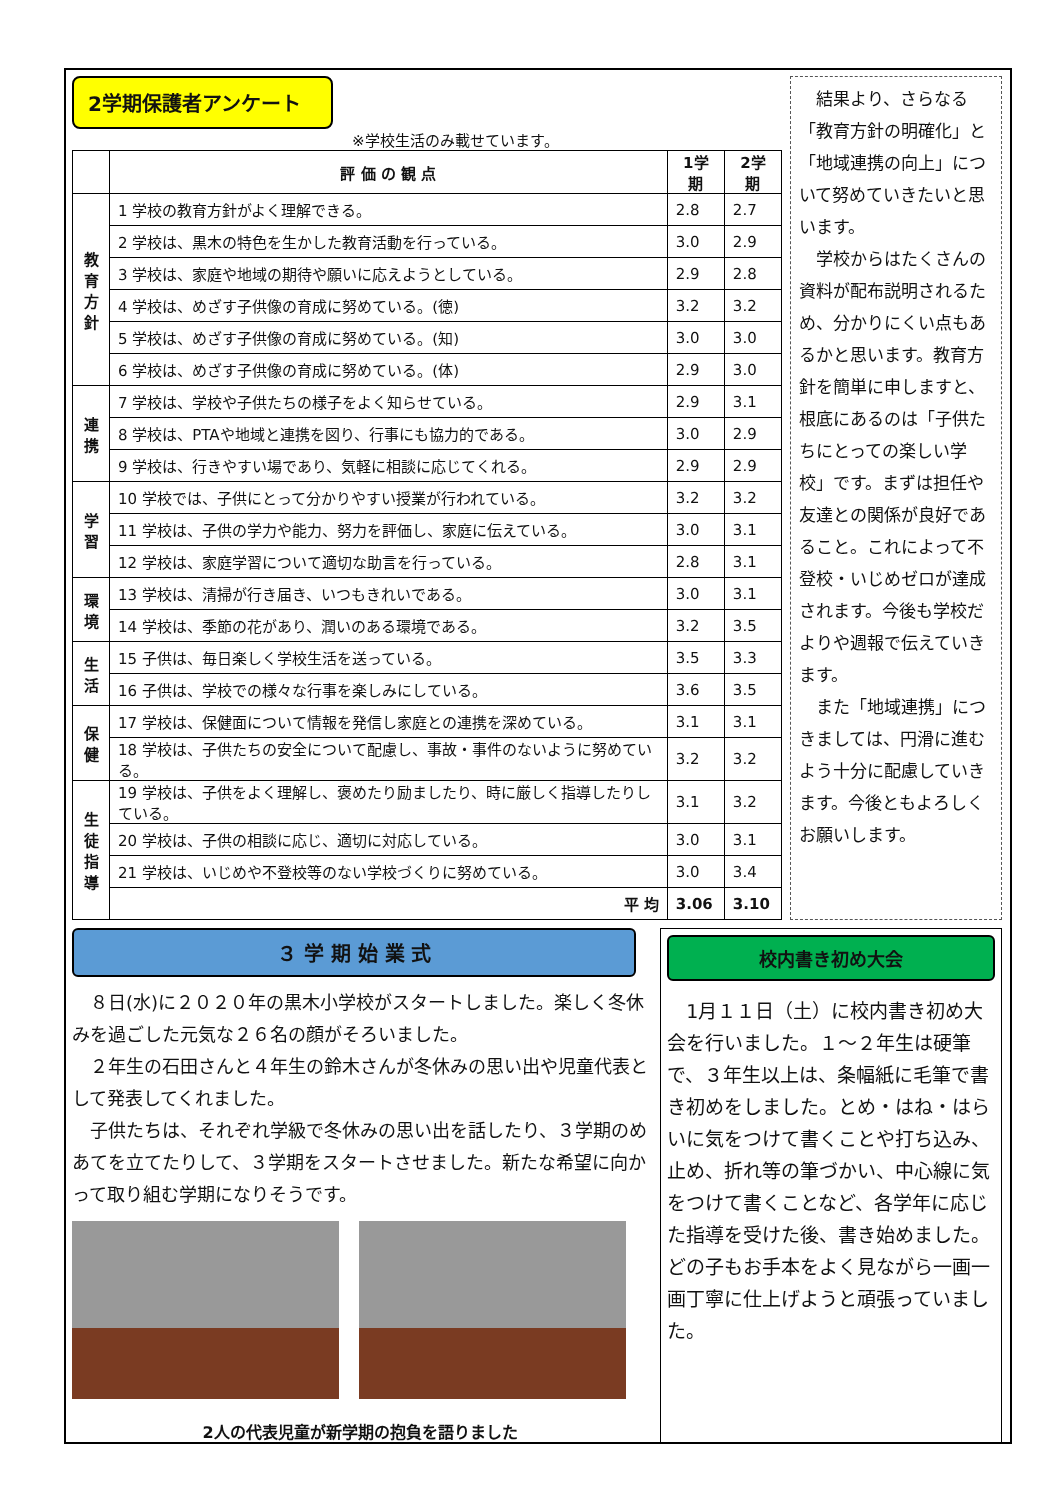2学期保護者アンケート
※学校生活のみ載せています。
| | 評 価 の 観 点 | 1学期 | 2学期 |
| --- | --- | --- | --- |
| 教 育 方 針 | 1 学校の教育方針がよく理解できる。 | 2.8 | 2.7 |
| | 2 学校は、黒木の特色を生かした教育活動を行っている。 | 3.0 | 2.9 |
| | 3 学校は、家庭や地域の期待や願いに応えようとしている。 | 2.9 | 2.8 |
| | 4 学校は、めざす子供像の育成に努めている。(徳) | 3.2 | 3.2 |
| | 5 学校は、めざす子供像の育成に努めている。(知) | 3.0 | 3.0 |
| | 6 学校は、めざす子供像の育成に努めている。(体) | 2.9 | 3.0 |
| 連 携 | 7 学校は、学校や子供たちの様子をよく知らせている。 | 2.9 | 3.1 |
| | 8 学校は、PTAや地域と連携を図り、行事にも協力的である。 | 3.0 | 2.9 |
| | 9 学校は、行きやすい場であり、気軽に相談に応じてくれる。 | 2.9 | 2.9 |
| 学 習 | 10 学校では、子供にとって分かりやすい授業が行われている。 | 3.2 | 3.2 |
| | 11 学校は、子供の学力や能力、努力を評価し、家庭に伝えている。 | 3.0 | 3.1 |
| | 12 学校は、家庭学習について適切な助言を行っている。 | 2.8 | 3.1 |
| 環 境 | 13 学校は、清掃が行き届き、いつもきれいである。 | 3.0 | 3.1 |
| | 14 学校は、季節の花があり、潤いのある環境である。 | 3.2 | 3.5 |
| 生 活 | 15 子供は、毎日楽しく学校生活を送っている。 | 3.5 | 3.3 |
| | 16 子供は、学校での様々な行事を楽しみにしている。 | 3.6 | 3.5 |
| 保 健 | 17 学校は、保健面について情報を発信し家庭との連携を深めている。 | 3.1 | 3.1 |
| | 18 学校は、子供たちの安全について配慮し、事故・事件のないように努めている。 | 3.2 | 3.2 |
| 生 徒 指 導 | 19 学校は、子供をよく理解し、褒めたり励ましたり、時に厳しく指導したりしている。 | 3.1 | 3.2 |
| | 20 学校は、子供の相談に応じ、適切に対応している。 | 3.0 | 3.1 |
| | 21 学校は、いじめや不登校等のない学校づくりに努めている。 | 3.0 | 3.4 |
| | 平 均 | 3.06 | 3.10 |
　結果より、さらなる「教育方針の明確化」と「地域連携の向上」について努めていきたいと思います。
　学校からはたくさんの資料が配布説明されるため、分かりにくい点もあるかと思います。教育方針を簡単に申しますと、根底にあるのは「子供たちにとっての楽しい学校」です。まずは担任や友達との関係が良好であること。これによって不登校・いじめゼロが達成されます。今後も学校だよりや週報で伝えていきます。
　また「地域連携」につきましては、円滑に進むよう十分に配慮していきます。今後ともよろしくお願いします。
３ 学 期 始 業 式
　８日(水)に２０２０年の黒木小学校がスタートしました。楽しく冬休みを過ごした元気な２６名の顔がそろいました。
　２年生の石田さんと４年生の鈴木さんが冬休みの思い出や児童代表として発表してくれました。
　子供たちは、それぞれ学級で冬休みの思い出を話したり、３学期のめあてを立てたりして、３学期をスタートさせました。新たな希望に向かって取り組む学期になりそうです。
2人の代表児童が新学期の抱負を語りました
校内書き初め大会
　1月１１日（土）に校内書き初め大会を行いました。１～２年生は硬筆で、３年生以上は、条幅紙に毛筆で書き初めをしました。とめ・はね・はらいに気をつけて書くことや打ち込み、止め、折れ等の筆づかい、中心線に気をつけて書くことなど、各学年に応じた指導を受けた後、書き始めました。どの子もお手本をよく見ながら一画一画丁寧に仕上げようと頑張っていました。